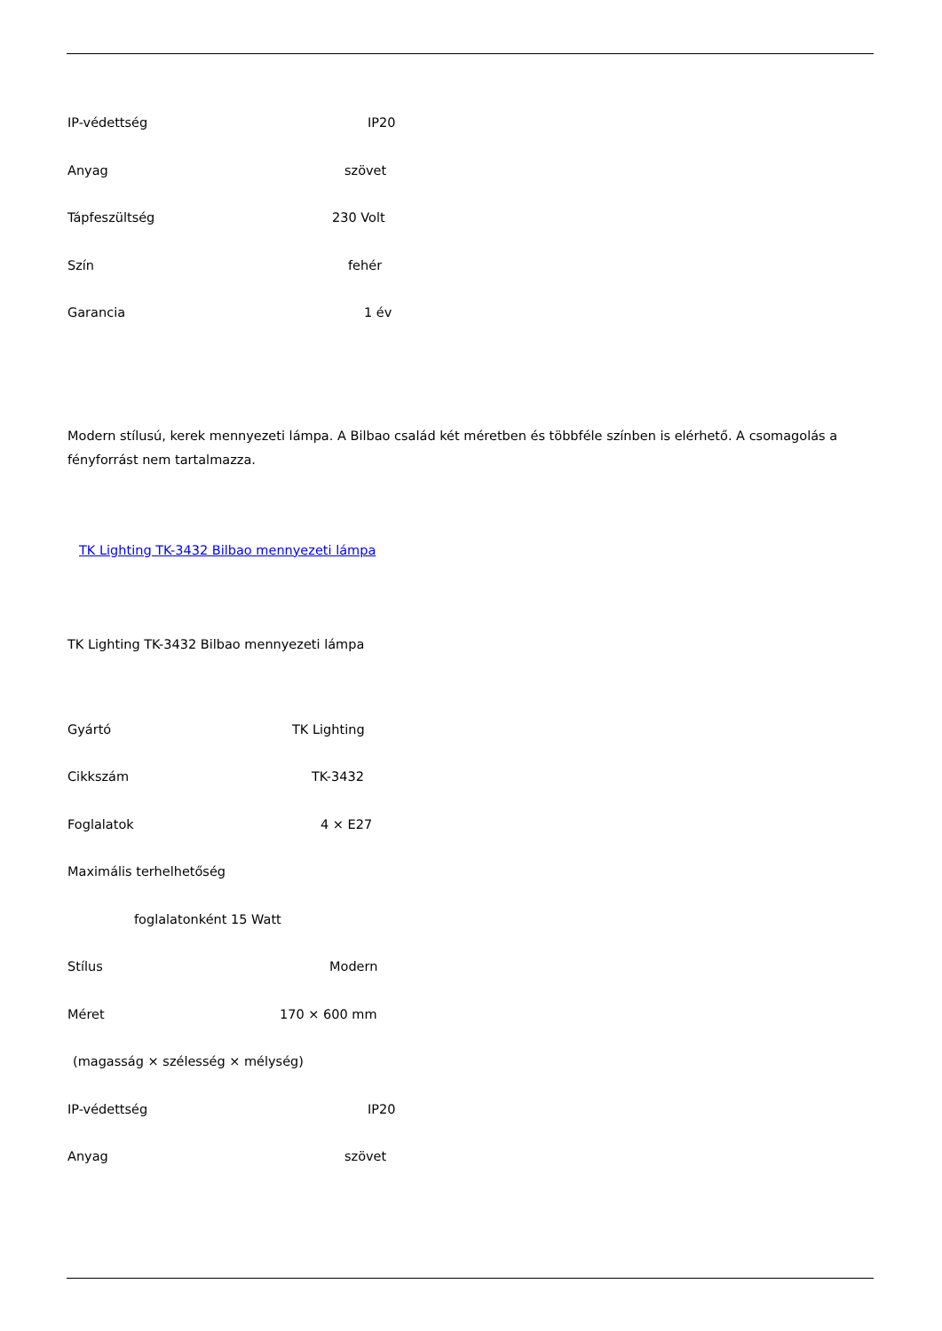IP-védettség IP20
Anyag szövet
Tápfeszültség 230 Volt
Szín fehér
Garancia 1 év
Modern stílusú, kerek mennyezeti lámpa. A Bilbao család két méretben és többféle színben is elérhető. A csomagolás a fényforrást nem tartalmazza.
TK Lighting TK-3432 Bilbao mennyezeti lámpa
TK Lighting TK-3432 Bilbao mennyezeti lámpa
Gyártó TK Lighting
Cikkszám TK-3432
Foglalatok 4 × E27
Maximális terhelhetőség
foglalatonként 15 Watt
Stílus Modern
Méret 170 × 600 mm
(magasság × szélesség × mélység)
IP-védettség IP20
Anyag szövet